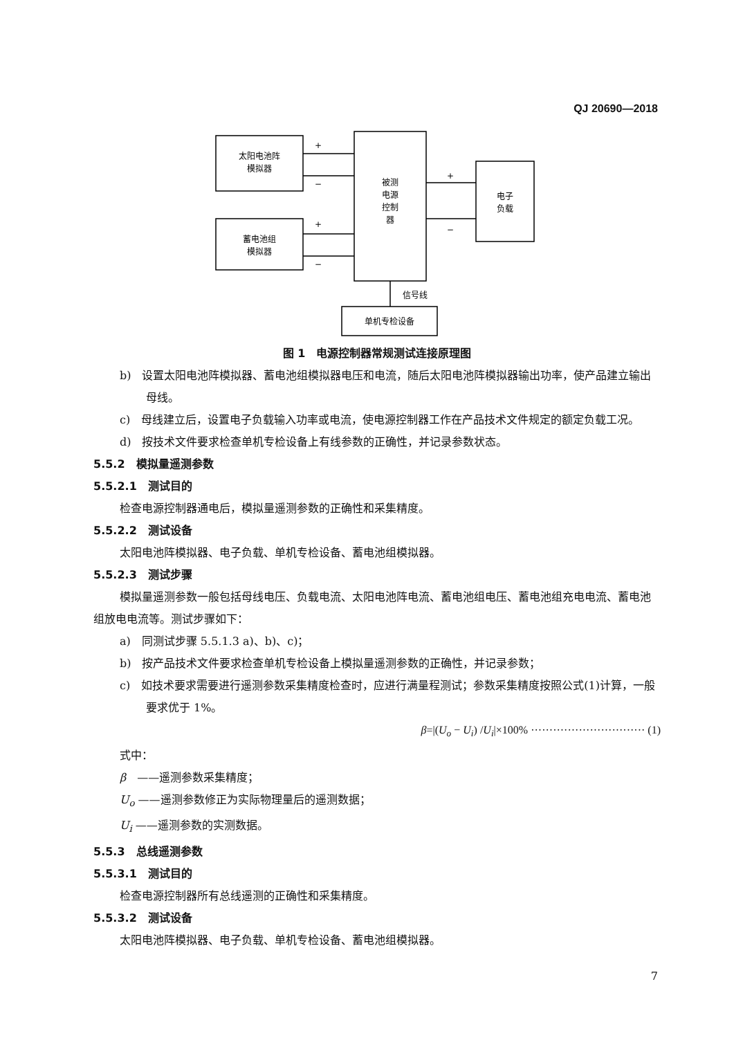QJ 20690—2018
太阳电池阵
模拟器
蓄电池组
模拟器
被测
电源
控制
器
电子
负载
单机专检设备
信号线
+
−
+
−
+
−
图 1　电源控制器常规测试连接原理图
b)　设置太阳电池阵模拟器、蓄电池组模拟器电压和电流，随后太阳电池阵模拟器输出功率，使产品建立输出母线。
c)　母线建立后，设置电子负载输入功率或电流，使电源控制器工作在产品技术文件规定的额定负载工况。
d)　按技术文件要求检查单机专检设备上有线参数的正确性，并记录参数状态。
5.5.2　模拟量遥测参数
5.5.2.1　测试目的
检查电源控制器通电后，模拟量遥测参数的正确性和采集精度。
5.5.2.2　测试设备
太阳电池阵模拟器、电子负载、单机专检设备、蓄电池组模拟器。
5.5.2.3　测试步骤
模拟量遥测参数一般包括母线电压、负载电流、太阳电池阵电流、蓄电池组电压、蓄电池组充电电流、蓄电池组放电电流等。测试步骤如下：
a)　同测试步骤 5.5.1.3 a)、b)、c)；
b)　按产品技术文件要求检查单机专检设备上模拟量遥测参数的正确性，并记录参数；
c)　如技术要求需要进行遥测参数采集精度检查时，应进行满量程测试；参数采集精度按照公式(1)计算，一般要求优于 1%。
β=|(U<sub>o</sub> − U<sub>i</sub>) /U<sub>i</sub>|×100% ······························· (1)
式中：
β　——遥测参数采集精度；
U<sub>o</sub> ——遥测参数修正为实际物理量后的遥测数据；
U<sub>i</sub> ——遥测参数的实测数据。
5.5.3　总线遥测参数
5.5.3.1　测试目的
检查电源控制器所有总线遥测的正确性和采集精度。
5.5.3.2　测试设备
太阳电池阵模拟器、电子负载、单机专检设备、蓄电池组模拟器。
7